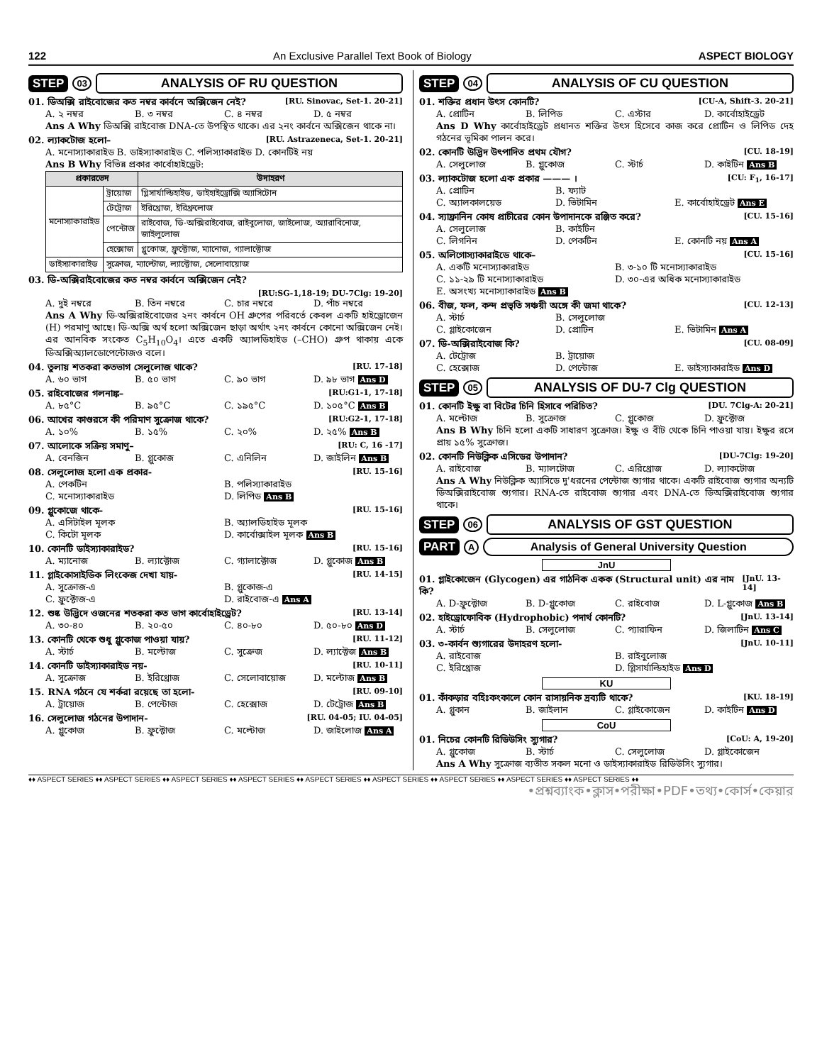122 An Exclusive Parallel Text Book of Biology ASPECT BIOLOGY
STEP 03 ANALYSIS OF RU QUESTION
01. ডিঅক্সি রাইবোজের কত নম্বর কার্বনে অক্সিজেন নেই? [RU. Sinovac, Set-1. 20-21]
A. ২ নম্বর B. ৩ নম্বর C. ৪ নম্বর D. ৫ নম্বর
Ans A Why ডিঅক্সি রাইবোজ DNA-তে উপস্থিত থাকে। এর ২নং কার্বনে অক্সিজেন থাকে না।
02. ল্যাকটোজ হলো– [RU. Astrazeneca, Set-1. 20-21]
A. মনোস্যাকারাইড B. ডাইস্যাকারাইড C. পলিস্যাকারাইড D. কোনটিই নয়
Ans B Why বিভিন্ন প্রকার কার্বোহাইড্রেট:
| প্রকারভেদ | | উদাহরণ |
| --- | --- | --- |
| মনোস্যাকারাইড | ট্রায়োজ | গ্লিসার্যাল্ডিহাইড, ডাইহাইড্রোক্সি অ্যাসিটোন |
| | টেট্রোজ | ইরিথ্রোজ, ইরিথ্রুলোজ |
| | পেন্টোজ | রাইবোজ, ডি-অক্সিরাইবোজ, রাইবুলোজ, জাইলোজ, অ্যারাবিনোজ, জাইলুলোজ |
| | হেক্সোজ | গ্লুকোজ, ফ্রুক্টোজ, ম্যানোজ, গ্যালাক্টোজ |
| ডাইস্যাকারাইড | সুক্রোজ, ম্যাল্টোজ, ল্যাক্টোজ, সেলোবায়োজ | |
03. ডি-অক্সিরাইবোজের কত নম্বর কার্বনে অক্সিজেন নেই?
[RU:SG-1,18-19; DU-7Clg: 19-20]
A. দুই নম্বরে B. তিন নম্বরে C. চার নম্বরে D. পাঁচ নম্বরে
Ans A Why ডি-অক্সিরাইবোজের ২নং কার্বনে OH গ্রুপের পরিবর্তে কেবল একটি হাইড্রোজেন (H) পরমাণু আছে। ডি-অক্সি অর্থ হলো অক্সিজেন ছাড়া অর্থাৎ ২নং কার্বনে কোনো অক্সিজেন নেই। এর আনবিক সংকেত C<sub>5</sub>H<sub>10</sub>O<sub>4</sub>। এতে একটি অ্যালডিহাইড (–CHO) গ্রুপ থাকায় একে ডিঅক্সিঅ্যালডোপেন্টোজও বলে।
04. তুলায় শতকরা কতভাগ সেলুলোজ থাকে? [RU. 17-18]
A. ৬০ ভাগ B. ৫০ ভাগ C. ৯০ ভাগ D. ৯৮ ভাগ Ans D
05. রাইবোজের গলনাঙ্ক– [RU:G1-1, 17-18]
A. ৮৫°C B. ৯৫°C C. ১৯৫°C D. ১০৫°C Ans B
06. আখের কাণ্ডরসে কী পরিমাণ সুক্রোজ থাকে? [RU:G2-1, 17-18]
A. ১০% B. ১৫% C. ২০% D. ২৫% Ans B
07. আলোকে সক্রিয় সমাণু– [RU: C, 16 -17]
A. বেনজিন B. গ্লুকোজ C. এনিলিন D. জাইলিন Ans B
08. সেলুলোজ হলো এক প্রকার- [RU. 15-16]
A. পেকটিন B. পলিস্যাকারাইড C. মনোস্যাকারাইড D. লিপিড Ans B
09. গ্লুকোজে থাকে- [RU. 15-16]
A. এসিটাইল মূলক B. অ্যালডিহাইড মূলক C. কিটো মূলক D. কার্বোক্সাইল মূলক Ans B
10. কোনটি ডাইস্যাকারাইড? [RU. 15-16]
A. ম্যানোজ B. ল্যাক্টোজ C. গ্যালাক্টোজ D. গ্লুকোজ Ans B
11. গ্লাইকোসাইডিক লিংকেজ দেখা যায়- [RU. 14-15]
A. সুক্রোজ-এ B. গ্লুকোজ-এ C. ফ্রুক্টোজ-এ D. রাইবোজ-এ Ans A
12. শুষ্ক উদ্ভিদে ওজনের শতকরা কত ভাগ কার্বোহাইড্রেট? [RU. 13-14]
A. ৩০-৪০ B. ২০-৫০ C. ৪০-৮০ D. ৫০-৮০ Ans D
13. কোনটি থেকে শুধু গ্লুকোজ পাওয়া যায়? [RU. 11-12]
A. স্টার্চ B. মল্টোজ C. সুক্রেজ D. ল্যাক্টেজ Ans B
14. কোনটি ডাইস্যাকারাইড নয়- [RU. 10-11]
A. সুক্রোজ B. ইরিথ্রোজ C. সেলোবায়োজ D. মল্টোজ Ans B
15. RNA গঠনে যে শর্করা রয়েছে তা হলো- [RU. 09-10]
A. ট্রায়োজ B. পেন্টোজ C. হেক্সোজ D. টেট্রোজ Ans B
16. সেলুলোজ গঠনের উপাদান- [RU. 04-05; IU. 04-05]
A. গ্লুকোজ B. ফ্রুক্টোজ C. মল্টোজ D. জাইলোজ Ans A
STEP 04 ANALYSIS OF CU QUESTION
01. শক্তির প্রধান উৎস কোনটি? [CU-A, Shift-3. 20-21]
A. প্রোটিন B. লিপিড C. এস্টার D. কার্বোহাইড্রেট
Ans D Why কার্বোহাইড্রেট প্রধানত শক্তির উৎস হিসেবে কাজ করে প্রোটিন ও লিপিড দেহ গঠনের ভূমিকা পালন করে।
02. কোনটি উদ্ভিদ উৎপাদিত প্রথম যৌগ? [CU. 18-19]
A. সেলুলোজ B. গ্লুকোজ C. স্টার্চ D. কাইটিন Ans B
03. ল্যাকটোজ হলো এক প্রকার ——— । [CU: F<sub>1</sub>, 16-17]
A. প্রোটিন B. ফ্যাট
C. অ্যালকালয়েড D. ভিটামিন E. কার্বোহাইড্রেট Ans E
04. স্যাফ্রানিন কোষ প্রাচীরের কোন উপাদানকে রঞ্জিত করে? [CU. 15-16]
A. সেলুলোজ B. কাইটিন
C. লিগনিন D. পেকটিন E. কোনটি নয় Ans A
05. অলিগোস্যাকারাইডে থাকে– [CU. 15-16]
A. একটি মনোস্যাকারাইড B. ৩-১০ টি মনোস্যাকারাইড C. ১১-২৯ টি মনোস্যাকারাইড D. ৩০-এর অধিক মনোস্যাকারাইড E. অসংখ্য মনোস্যাকারাইড Ans B
06. বীজ, ফল, কন্দ প্রভৃতি সঞ্চয়ী অঙ্গে কী জমা থাকে? [CU. 12-13]
A. স্টার্চ B. সেলুলোজ
C. গ্লাইকোজেন D. প্রোটিন E. ভিটামিন Ans A
07. ডি-অক্সিরাইবোজ কি? [CU. 08-09]
A. টেট্রোজ B. ট্রায়োজ
C. হেক্সোজ D. পেন্টোজ E. ডাইস্যাকারাইড Ans D
STEP 05 ANALYSIS OF DU-7 Clg QUESTION
01. কোনটি ইক্ষু বা বিটের চিনি হিসাবে পরিচিত? [DU. 7Clg-A: 20-21]
A. মল্টোজ B. সুক্রোজ C. গ্লুকোজ D. ফ্রুক্টোজ
Ans B Why চিনি হলো একটি সাধারণ সুক্রোজ। ইক্ষু ও বীট থেকে চিনি পাওয়া যায়। ইক্ষুর রসে প্রায় ১৫% সুক্রোজ।
02. কোনটি নিউক্লিক এসিডের উপাদান? [DU-7Clg: 19-20]
A. রাইবোজ B. ম্যালটোজ C. এরিথ্রোজ D. ল্যাকটোজ
Ans A Why নিউক্লিক অ্যাসিডে দু'ধরনের পেন্টোজ শ্যুগার থাকে। একটি রাইবোজ শ্যুগার অন্যটি ডিঅক্সিরাইবোজ শ্যুগার। RNA-তে রাইবোজ শ্যুগার এবং DNA-তে ডিঅক্সিরাইবোজ শ্যুগার থাকে।
STEP 06 ANALYSIS OF GST QUESTION
PART A Analysis of General University Question
JnU
01. গ্লাইকোজেন (Glycogen) এর গাঠনিক একক (Structural unit) এর নাম কি? [JnU. 13-14]
A. D-ফ্রুক্টোজ B. D-গ্লুকোজ C. রাইবোজ D. L-গ্লুকোজ Ans B
02. হাইড্রোফোবিক (Hydrophobic) পদার্থ কোনটি? [JnU. 13-14]
A. স্টার্চ B. সেলুলোজ C. প্যারাফিন D. জিলাটিন Ans C
03. ৩-কার্বন শ্যুগারের উদাহরণ হলো- [JnU. 10-11]
A. রাইবোজ B. রাইবুলোজ C. ইরিথ্রোজ D. গ্লিসার্যাল্ডিহাইড Ans D
KU
01. কাঁকড়ার বহিঃকংকালে কোন রাসায়নিক দ্রব্যটি থাকে? [KU. 18-19]
A. গ্লুকান B. জাইলান C. গ্লাইকোজেন D. কাইটিন Ans D
CoU
01. নিচের কোনটি রিডিউসিং স্যুগার? [CoU: A, 19-20]
A. গ্লুকোজ B. স্টার্চ C. সেলুলোজ D. গ্লাইকোজেন
Ans A Why সুক্রোজ ব্যতীত সকল মনো ও ডাইস্যাকারাইড রিডিউসিং স্যুগার।
♦♦ ASPECT SERIES ♦♦ ASPECT SERIES ♦♦ ASPECT SERIES ♦♦ ASPECT SERIES ♦♦ ASPECT SERIES ♦♦ ASPECT SERIES ♦♦ ASPECT SERIES ♦♦ ASPECT SERIES ♦♦ ASPECT SERIES ♦♦
•প্রশ্নব্যাংক•ক্লাস•পরীক্ষা•PDF•তথ্য•কোর্স•কেয়ার